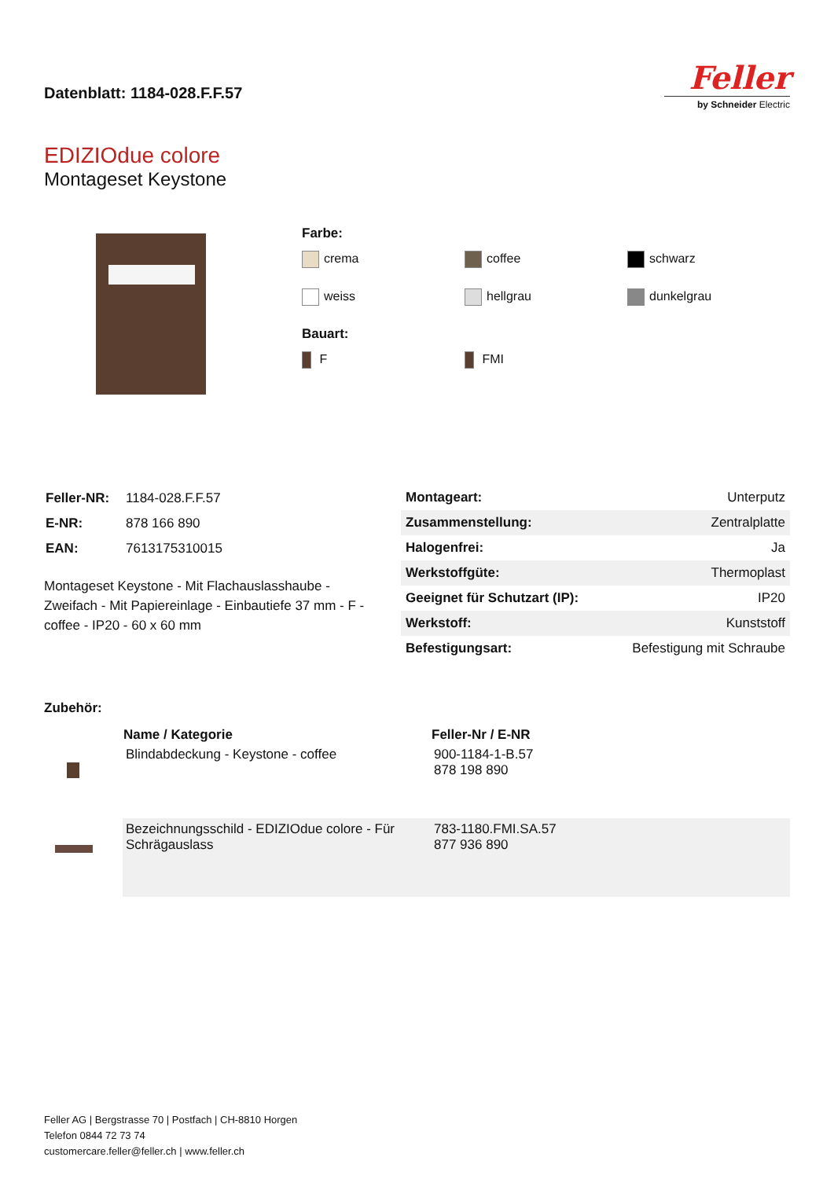Datenblatt: 1184-028.F.F.57
Feller
by Schneider Electric
EDIZIOdue colore
Montageset Keystone
Farbe:
crema
coffee
schwarz
weiss
hellgrau
dunkelgrau
Bauart:
F
FMI
| Feller-NR: | 1184-028.F.F.57 |
| E-NR: | 878 166 890 |
| EAN: | 7613175310015 |
Montageset Keystone - Mit Flachauslasshaube - Zweifach - Mit Papiereinlage - Einbautiefe 37 mm - F - coffee - IP20 - 60 x 60 mm
| Montageart: | Unterputz |
| Zusammenstellung: | Zentralplatte |
| Halogenfrei: | Ja |
| Werkstoffgüte: | Thermoplast |
| Geeignet für Schutzart (IP): | IP20 |
| Werkstoff: | Kunststoff |
| Befestigungsart: | Befestigung mit Schraube |
Zubehör:
| | Name / Kategorie | Feller-Nr / E-NR |
| | Blindabdeckung - Keystone - coffee | 900-1184-1-B.57 878 198 890 |
| | Bezeichnungsschild - EDIZIOdue colore - Für Schrägauslass | 783-1180.FMI.SA.57 877 936 890 |
Feller AG | Bergstrasse 70 | Postfach | CH-8810 Horgen
Telefon 0844 72 73 74
customercare.feller@feller.ch | www.feller.ch